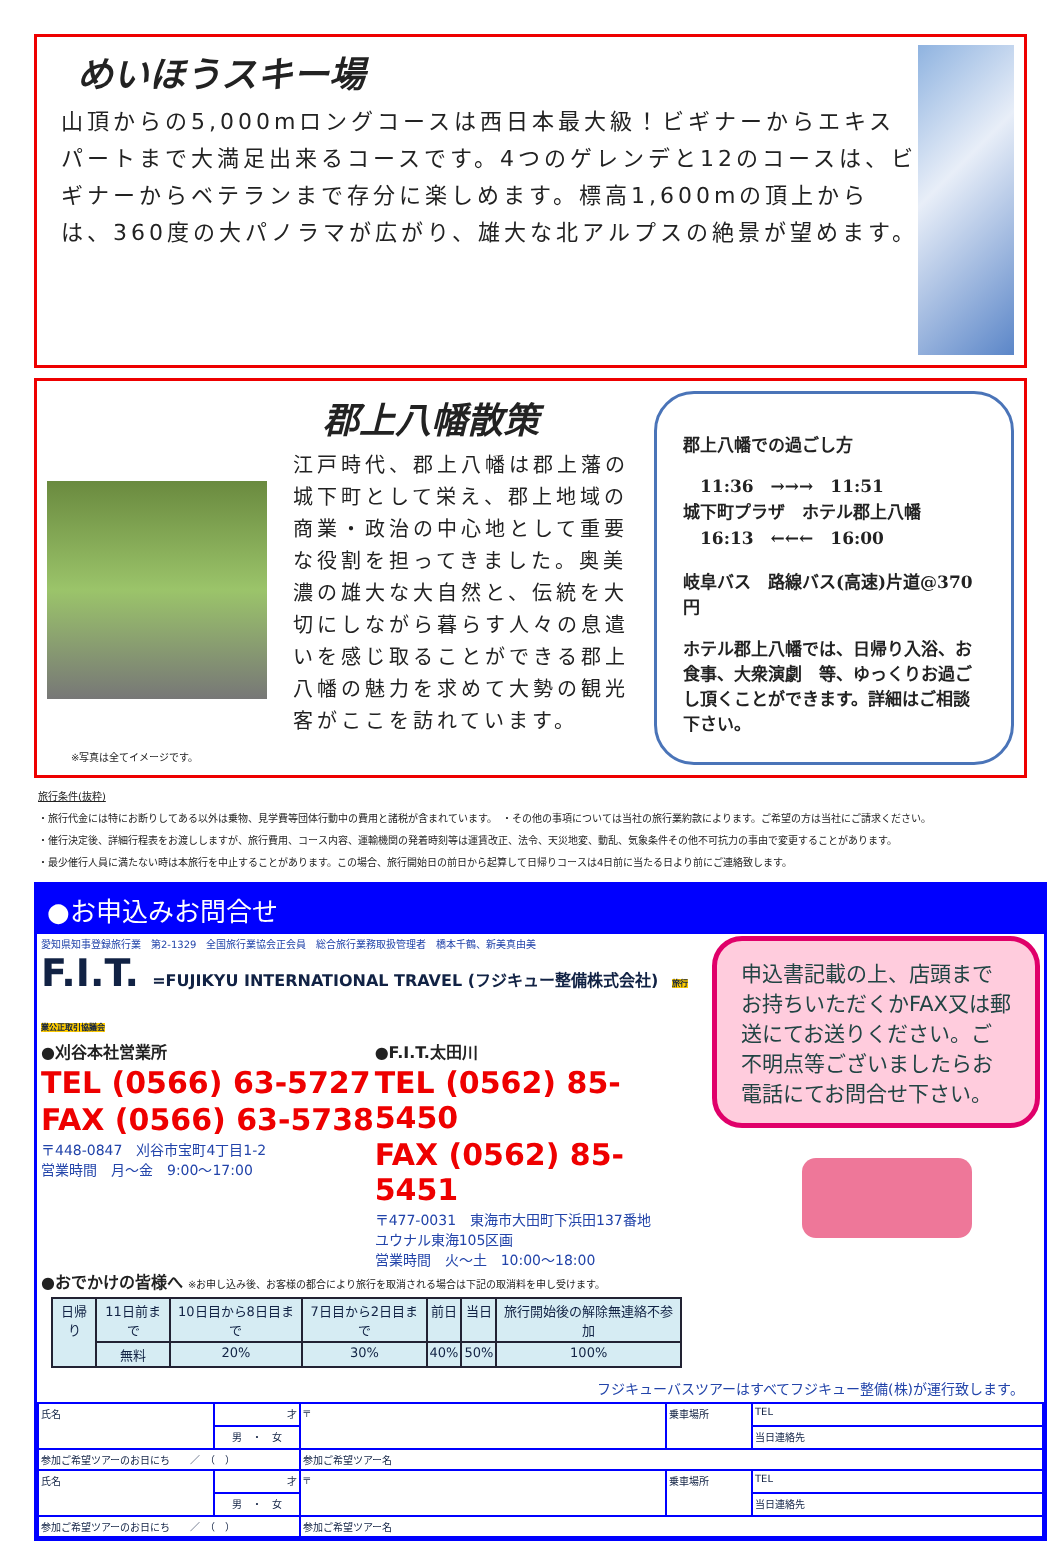めいほうスキー場
山頂からの5,000mロングコースは西日本最大級！ビギナーからエキスパートまで大満足出来るコースです。4つのゲレンデと12のコースは、ビギナーからベテランまで存分に楽しめます。標高1,600mの頂上からは、360度の大パノラマが広がり、雄大な北アルプスの絶景が望めます。
※写真は全てイメージです。
郡上八幡散策
江戸時代、郡上八幡は郡上藩の城下町として栄え、郡上地域の商業・政治の中心地として重要な役割を担ってきました。奥美濃の雄大な大自然と、伝統を大切にしながら暮らす人々の息遣いを感じ取ることができる郡上八幡の魅力を求めて大勢の観光客がここを訪れています。
郡上八幡での過ごし方
　11:36　→→→　11:51
城下町プラザ　ホテル郡上八幡
　16:13　←←←　16:00
岐阜バス　路線バス(高速)片道@370円
ホテル郡上八幡では、日帰り入浴、お食事、大衆演劇　等、ゆっくりお過ごし頂くことができます。詳細はご相談下さい。
旅行条件(抜粋)
・旅行代金には特にお断りしてある以外は乗物、見学費等団体行動中の費用と諸税が含まれています。　・その他の事項については当社の旅行業約款によります。ご希望の方は当社にご請求ください。
・催行決定後、詳細行程表をお渡ししますが、旅行費用、コース内容、運輸機関の発着時刻等は運賃改正、法令、天災地変、動乱、気象条件その他不可抗力の事由で変更することがあります。
・最少催行人員に満たない時は本旅行を中止することがあります。この場合、旅行開始日の前日から起算して日帰りコースは4日前に当たる日より前にご連絡致します。
●お申込みお問合せ
愛知県知事登録旅行業　第2-1329　全国旅行業協会正会員　総合旅行業務取扱管理者　橋本千鶴、新美真由美
F.I.T. =FUJIKYU INTERNATIONAL TRAVEL (フジキュー整備株式会社) 旅行業公正取引協議会
●刈谷本社営業所
TEL (0566) 63-5727
FAX (0566) 63-5738
〒448-0847　刈谷市宝町4丁目1-2
営業時間　月～金　9:00～17:00
●F.I.T.太田川
TEL (0562) 85-5450
FAX (0562) 85-5451
〒477-0031　東海市大田町下浜田137番地
ユウナル東海105区画
営業時間　火～土　10:00～18:00
●おでかけの皆様へ ※お申し込み後、お客様の都合により旅行を取消される場合は下記の取消料を申し受けます。
| 日帰り | 11日前まで | 10日目から8日目まで | 7日目から2日目まで | 前日 | 当日 | 旅行開始後の解除無連絡不参加 |
| | 無料 | 20% | 30% | 40% | 50% | 100% |
申込書記載の上、店頭までお持ちいただくかFAX又は郵送にてお送りください。ご不明点等ございましたらお電話にてお問合せ下さい。
フジキューバスツアーはすべてフジキュー整備(株)が運行致します。
| 氏名 | 才 | 〒 | 乗車場所 | TEL |
| | 男 ・ 女 | | | 当日連絡先 |
| 参加ご希望ツアーのお日にち ／ （ ） | | 参加ご希望ツアー名 | | |
| 氏名 | 才 | 〒 | 乗車場所 | TEL |
| | 男 ・ 女 | | | 当日連絡先 |
| 参加ご希望ツアーのお日にち ／ （ ） | | 参加ご希望ツアー名 | | |